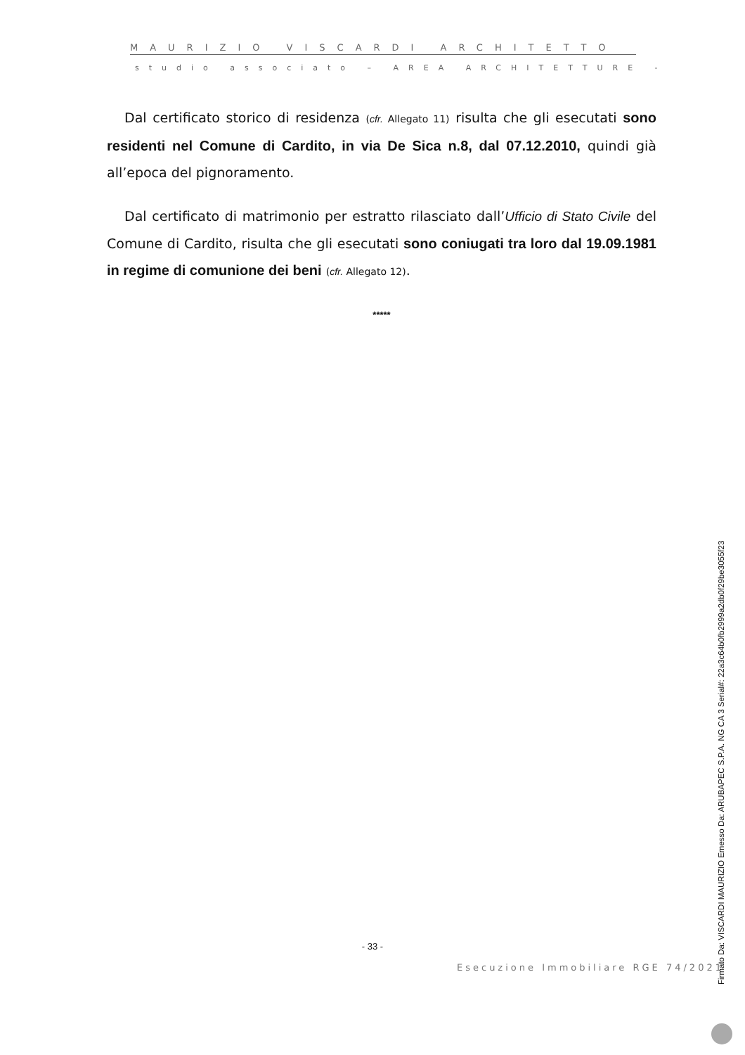MAURIZIO VISCARDI ARCHITETTO
studio associato – AREA ARCHITETTURE -
Dal certificato storico di residenza (cfr. Allegato 11) risulta che gli esecutati sono residenti nel Comune di Cardito, in via De Sica n.8, dal 07.12.2010, quindi già all’epoca del pignoramento.
Dal certificato di matrimonio per estratto rilasciato dall’Ufficio di Stato Civile del Comune di Cardito, risulta che gli esecutati sono coniugati tra loro dal 19.09.1981 in regime di comunione dei beni (cfr. Allegato 12).
*****
- 33 -
Esecuzione Immobiliare RGE 74/2021
Firmato Da: VISCARDI MAURIZIO Emesso Da: ARUBAPEC S.P.A. NG CA 3 Serial#: 22a3c64b0fb2999a2db0f29be3055f23